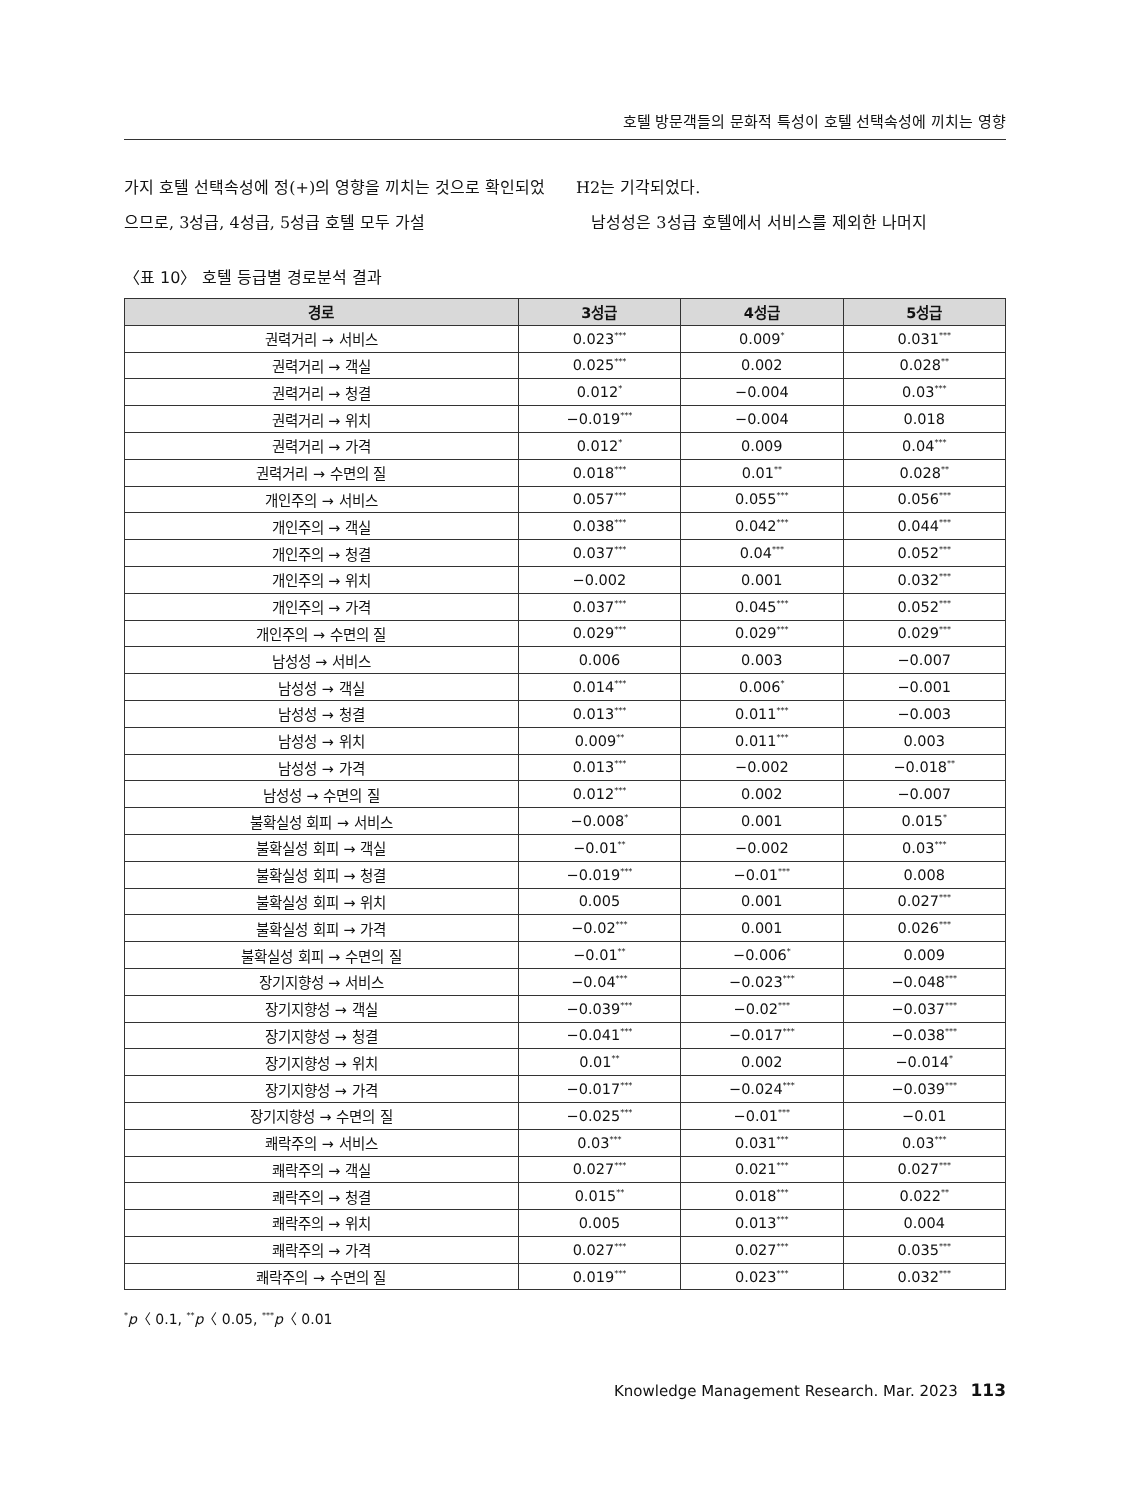호텔 방문객들의 문화적 특성이 호텔 선택속성에 끼치는 영향
가지 호텔 선택속성에 정(+)의 영향을 끼치는 것으로 확인되었으므로, 3성급, 4성급, 5성급 호텔 모두 가설
H2는 기각되었다.
남성성은 3성급 호텔에서 서비스를 제외한 나머지
〈표 10〉 호텔 등급별 경로분석 결과
| 경로 | 3성급 | 4성급 | 5성급 |
| --- | --- | --- | --- |
| 권력거리 → 서비스 | 0.023<sup>***</sup> | 0.009<sup>*</sup> | 0.031<sup>***</sup> |
| 권력거리 → 객실 | 0.025<sup>***</sup> | 0.002 | 0.028<sup>**</sup> |
| 권력거리 → 청결 | 0.012<sup>*</sup> | −0.004 | 0.03<sup>***</sup> |
| 권력거리 → 위치 | −0.019<sup>***</sup> | −0.004 | 0.018 |
| 권력거리 → 가격 | 0.012<sup>*</sup> | 0.009 | 0.04<sup>***</sup> |
| 권력거리 → 수면의 질 | 0.018<sup>***</sup> | 0.01<sup>**</sup> | 0.028<sup>**</sup> |
| 개인주의 → 서비스 | 0.057<sup>***</sup> | 0.055<sup>***</sup> | 0.056<sup>***</sup> |
| 개인주의 → 객실 | 0.038<sup>***</sup> | 0.042<sup>***</sup> | 0.044<sup>***</sup> |
| 개인주의 → 청결 | 0.037<sup>***</sup> | 0.04<sup>***</sup> | 0.052<sup>***</sup> |
| 개인주의 → 위치 | −0.002 | 0.001 | 0.032<sup>***</sup> |
| 개인주의 → 가격 | 0.037<sup>***</sup> | 0.045<sup>***</sup> | 0.052<sup>***</sup> |
| 개인주의 → 수면의 질 | 0.029<sup>***</sup> | 0.029<sup>***</sup> | 0.029<sup>***</sup> |
| 남성성 → 서비스 | 0.006 | 0.003 | −0.007 |
| 남성성 → 객실 | 0.014<sup>***</sup> | 0.006<sup>*</sup> | −0.001 |
| 남성성 → 청결 | 0.013<sup>***</sup> | 0.011<sup>***</sup> | −0.003 |
| 남성성 → 위치 | 0.009<sup>**</sup> | 0.011<sup>***</sup> | 0.003 |
| 남성성 → 가격 | 0.013<sup>***</sup> | −0.002 | −0.018<sup>**</sup> |
| 남성성 → 수면의 질 | 0.012<sup>***</sup> | 0.002 | −0.007 |
| 불확실성 회피 → 서비스 | −0.008<sup>*</sup> | 0.001 | 0.015<sup>*</sup> |
| 불확실성 회피 → 객실 | −0.01<sup>**</sup> | −0.002 | 0.03<sup>***</sup> |
| 불확실성 회피 → 청결 | −0.019<sup>***</sup> | −0.01<sup>***</sup> | 0.008 |
| 불확실성 회피 → 위치 | 0.005 | 0.001 | 0.027<sup>***</sup> |
| 불확실성 회피 → 가격 | −0.02<sup>***</sup> | 0.001 | 0.026<sup>***</sup> |
| 불확실성 회피 → 수면의 질 | −0.01<sup>**</sup> | −0.006<sup>*</sup> | 0.009 |
| 장기지향성 → 서비스 | −0.04<sup>***</sup> | −0.023<sup>***</sup> | −0.048<sup>***</sup> |
| 장기지향성 → 객실 | −0.039<sup>***</sup> | −0.02<sup>***</sup> | −0.037<sup>***</sup> |
| 장기지향성 → 청결 | −0.041<sup>***</sup> | −0.017<sup>***</sup> | −0.038<sup>***</sup> |
| 장기지향성 → 위치 | 0.01<sup>**</sup> | 0.002 | −0.014<sup>*</sup> |
| 장기지향성 → 가격 | −0.017<sup>***</sup> | −0.024<sup>***</sup> | −0.039<sup>***</sup> |
| 장기지향성 → 수면의 질 | −0.025<sup>***</sup> | −0.01<sup>***</sup> | −0.01 |
| 쾌락주의 → 서비스 | 0.03<sup>***</sup> | 0.031<sup>***</sup> | 0.03<sup>***</sup> |
| 쾌락주의 → 객실 | 0.027<sup>***</sup> | 0.021<sup>***</sup> | 0.027<sup>***</sup> |
| 쾌락주의 → 청결 | 0.015<sup>**</sup> | 0.018<sup>***</sup> | 0.022<sup>**</sup> |
| 쾌락주의 → 위치 | 0.005 | 0.013<sup>***</sup> | 0.004 |
| 쾌락주의 → 가격 | 0.027<sup>***</sup> | 0.027<sup>***</sup> | 0.035<sup>***</sup> |
| 쾌락주의 → 수면의 질 | 0.019<sup>***</sup> | 0.023<sup>***</sup> | 0.032<sup>***</sup> |
<sup>*</sup> p〈 0.1, <sup>**</sup>p〈 0.05, <sup>***</sup>p〈 0.01
Knowledge Management Research. Mar. 2023 113